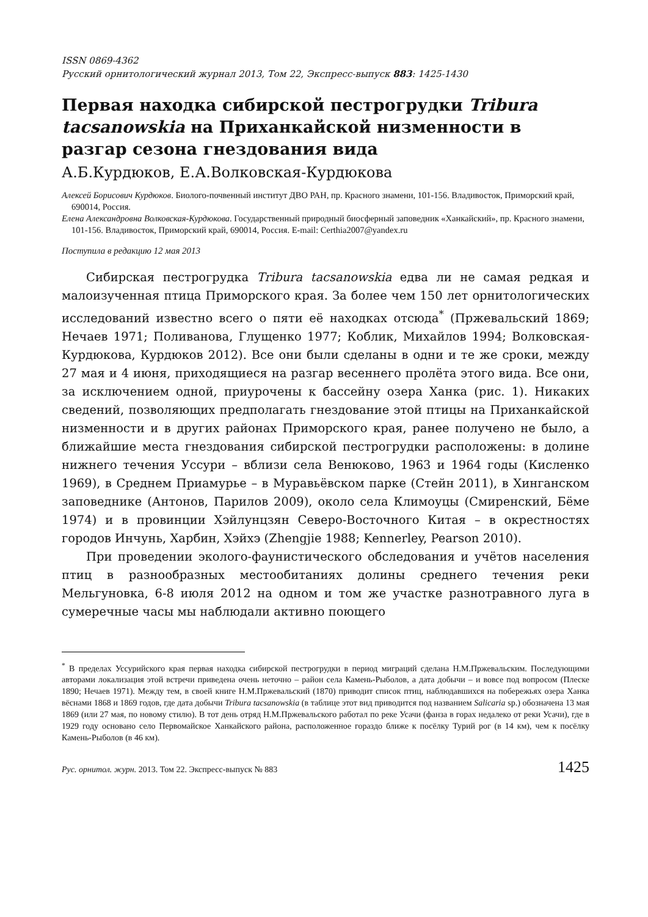ISSN 0869-4362
Русский орнитологический журнал 2013, Том 22, Экспресс-выпуск 883: 1425-1430
Первая находка сибирской пестрогрудки Tribura tacsanowskia на Приханкайской низменности в разгар сезона гнездования вида
А.Б.Курдюков, Е.А.Волковская-Курдюкова
Алексей Борисович Курдюков. Биолого-почвенный институт ДВО РАН, пр. Красного знамени, 101-156. Владивосток, Приморский край, 690014, Россия.
Елена Александровна Волковская-Курдюкова. Государственный природный биосферный заповедник «Ханкайский», пр. Красного знамени, 101-156. Владивосток, Приморский край, 690014, Россия. E-mail: Certhia2007@yandex.ru
Поступила в редакцию 12 мая 2013
Сибирская пестрогрудка Tribura tacsanowskia едва ли не самая редкая и малоизученная птица Приморского края. За более чем 150 лет орнитологических исследований известно всего о пяти её находках отсюда<sup>*</sup> (Пржевальский 1869; Нечаев 1971; Поливанова, Глущенко 1977; Коблик, Михайлов 1994; Волковская-Курдюкова, Курдюков 2012). Все они были сделаны в одни и те же сроки, между 27 мая и 4 июня, приходящиеся на разгар весеннего пролёта этого вида. Все они, за исключением одной, приурочены к бассейну озера Ханка (рис. 1). Никаких сведений, позволяющих предполагать гнездование этой птицы на Приханкайской низменности и в других районах Приморского края, ранее получено не было, а ближайшие места гнездования сибирской пестрогрудки расположены: в долине нижнего течения Уссури – вблизи села Венюково, 1963 и 1964 годы (Кисленко 1969), в Среднем Приамурье – в Муравьёвском парке (Стейн 2011), в Хинганском заповеднике (Антонов, Парилов 2009), около села Климоуцы (Смиренский, Бёме 1974) и в провинции Хэйлунцзян Северо-Восточного Китая – в окрестностях городов Инчунь, Харбин, Хэйхэ (Zhengjie 1988; Kennerley, Pearson 2010).
При проведении эколого-фаунистического обследования и учётов населения птиц в разнообразных местообитаниях долины среднего течения реки Мельгуновка, 6-8 июля 2012 на одном и том же участке разнотравного луга в сумеречные часы мы наблюдали активно поющего
<sup>*</sup> В пределах Уссурийского края первая находка сибирской пестрогрудки в период миграций сделана Н.М.Пржевальским. Последующими авторами локализация этой встречи приведена очень неточно – район села Камень-Рыболов, а дата добычи – и вовсе под вопросом (Плеске 1890; Нечаев 1971). Между тем, в своей книге Н.М.Пржевальский (1870) приводит список птиц, наблюдавшихся на побережьях озера Ханка вёснами 1868 и 1869 годов, где дата добычи Tribura tacsanowskia (в таблице этот вид приводится под названием Salicaria sp.) обозначена 13 мая 1869 (или 27 мая, по новому стилю). В тот день отряд Н.М.Пржевальского работал по реке Усачи (фанза в горах недалеко от реки Усачи), где в 1929 году основано село Первомайское Ханкайского района, расположенное гораздо ближе к посёлку Турий рог (в 14 км), чем к посёлку Камень-Рыболов (в 46 км).
Рус. орнитол. журн. 2013. Том 22. Экспресс-выпуск № 883 1425